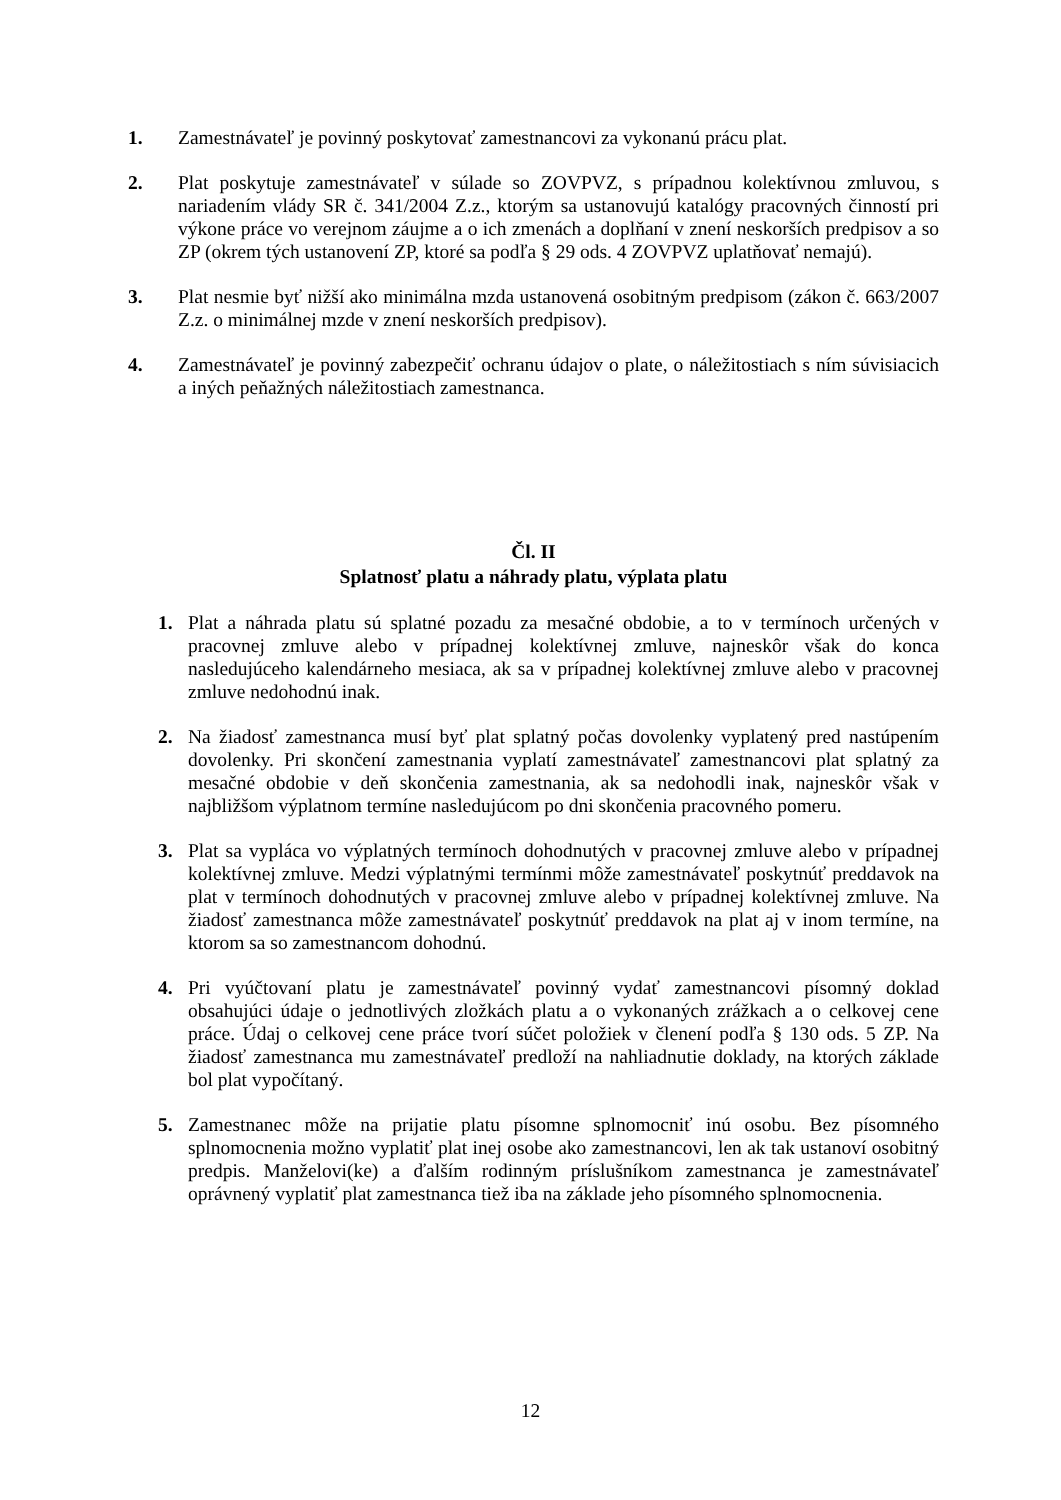1. Zamestnávateľ je povinný poskytovať zamestnancovi za vykonanú prácu plat.
2. Plat poskytuje zamestnávateľ v súlade so ZOVPVZ, s prípadnou kolektívnou zmluvou, s nariadením vlády SR č. 341/2004 Z.z., ktorým sa ustanovujú katalógy pracovných činností pri výkone práce vo verejnom záujme a o ich zmenách a doplňaní v znení neskorších predpisov a so ZP (okrem tých ustanovení ZP, ktoré sa podľa § 29 ods. 4 ZOVPVZ uplatňovať nemajú).
3. Plat nesmie byť nižší ako minimálna mzda ustanovená osobitným predpisom (zákon č. 663/2007 Z.z. o minimálnej mzde v znení neskorších predpisov).
4. Zamestnávateľ je povinný zabezpečiť ochranu údajov o plate, o náležitostiach s ním súvisiacich a iných peňažných náležitostiach zamestnanca.
Čl. II
Splatnosť platu a náhrady platu, výplata platu
1. Plat a náhrada platu sú splatné pozadu za mesačné obdobie, a to v termínoch určených v pracovnej zmluve alebo v prípadnej kolektívnej zmluve, najneskôr však do konca nasledujúceho kalendárneho mesiaca, ak sa v prípadnej kolektívnej zmluve alebo v pracovnej zmluve nedohodnú inak.
2. Na žiadosť zamestnanca musí byť plat splatný počas dovolenky vyplatený pred nastúpením dovolenky. Pri skončení zamestnania vyplatí zamestnávateľ zamestnancovi plat splatný za mesačné obdobie v deň skončenia zamestnania, ak sa nedohodli inak, najneskôr však v najbližšom výplatnom termíne nasledujúcom po dni skončenia pracovného pomeru.
3. Plat sa vypláca vo výplatných termínoch dohodnutých v pracovnej zmluve alebo v prípadnej kolektívnej zmluve. Medzi výplatnými termínmi môže zamestnávateľ poskytnúť preddavok na plat v termínoch dohodnutých v pracovnej zmluve alebo v prípadnej kolektívnej zmluve. Na žiadosť zamestnanca môže zamestnávateľ poskytnúť preddavok na plat aj v inom termíne, na ktorom sa so zamestnancom dohodnú.
4. Pri vyúčtovaní platu je zamestnávateľ povinný vydať zamestnancovi písomný doklad obsahujúci údaje o jednotlivých zložkách platu a o vykonaných zrážkach a o celkovej cene práce. Údaj o celkovej cene práce tvorí súčet položiek v členení podľa § 130 ods. 5 ZP. Na žiadosť zamestnanca mu zamestnávateľ predloží na nahliadnutie doklady, na ktorých základe bol plat vypočítaný.
5. Zamestnanec môže na prijatie platu písomne splnomocniť inú osobu. Bez písomného splnomocnenia možno vyplatiť plat inej osobe ako zamestnancovi, len ak tak ustanoví osobitný predpis. Manželovi(ke) a ďalším rodinným príslušníkom zamestnanca je zamestnávateľ oprávnený vyplatiť plat zamestnanca tiež iba na základe jeho písomného splnomocnenia.
12